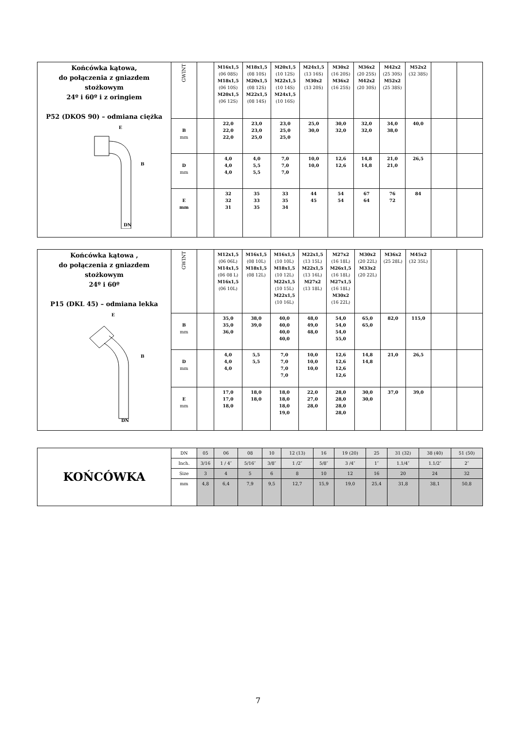| Końcówka kątowa, do połączenia z gniazdem stożkowym 24º i 60º i z oringiem P52 (DKOS 90) – odmiana ciężka E B DN | GWINT | | M16x1,5 (06 08S) M18x1,5 (06 10S) M20x1,5 (06 12S) | M18x1,5 (08 10S) M20x1,5 (08 12S) M22x1,5 (08 14S) | M20x1,5 (10 12S) M22x1,5 (10 14S) M24x1,5 (10 16S) | M24x1,5 (13 16S) M30x2 (13 20S) | M30x2 (16 20S) M36x2 (16 25S) | M36x2 (20 25S) M42x2 (20 30S) | M42x2 (25 30S) M52x2 (25 38S) | M52x2 (32 38S) | | |
| | B mm | | 22,0 22,0 22,0 | 23,0 23,0 25,0 | 23,0 25,0 25,0 | 25,0 30,0 | 30,0 32,0 | 32,0 32,0 | 34,0 38,0 | 40,0 | | |
| | D mm | | 4,0 4,0 4,0 | 4,0 5,5 5,5 | 7,0 7,0 7,0 | 10,0 10,0 | 12,6 12,6 | 14,8 14,8 | 21,0 21,0 | 26,5 | | |
| | E mm | | 32 32 31 | 35 33 35 | 33 35 34 | 44 45 | 54 54 | 67 64 | 76 72 | 84 | | |
| Końcówka kątowa , do połączenia z gniazdem stożkowym 24º i 60º P15 (DKL 45) – odmiana lekka E B DN | GWINT | | M12x1,5 (06 06L) M14x1,5 (06 08 L) M16x1,5 (06 10L) | M16x1,5 (08 10L) M18x1,5 (08 12L) | M16x1,5 (10 10L) M18x1,5 (10 12L) M22x1,5 (10 15L) M22x1,5 (10 16L) | M22x1,5 (13 15L) M22x1,5 (13 16L) M27x2 (13 18L) | M27x2 (16 18L) M26x1,5 (16 18L) M27x1,5 (16 18L) M30x2 (16 22L) | M30x2 (20 22L) M33x2 (20 22L) | M36x2 (25 28L) | M45x2 (32 35L) | | |
| | B mm | | 35,0 35,0 36,0 | 38,0 39,0 | 40,0 40,0 40,0 40,0 | 48,0 49,0 48,0 | 54,0 54,0 54,0 55,0 | 65,0 65,0 | 82,0 | 115,0 | | |
| | D mm | | 4,0 4,0 4,0 | 5,5 5,5 | 7,0 7,0 7,0 7,0 | 10,0 10,0 10,0 | 12,6 12,6 12,6 12,6 | 14,8 14,8 | 21,0 | 26,5 | | |
| | E mm | | 17,0 17,0 18,0 | 18,0 18,0 | 18,0 18,0 18,0 19,0 | 22,0 27,0 28,0 | 28,0 28,0 28,0 28,0 | 30,0 30,0 | 37,0 | 39,0 | | |
| KOŃCÓWKA | DN | 05 | 06 | 08 | 10 | 12 (13) | 16 | 19 (20) | 25 | 31 (32) | 38 (40) | 51 (50) |
| | Inch. | 3/16 | 1 / 4″ | 5/16″ | 3/8″ | 1 /2″ | 5/8″ | 3 /4″ | 1″ | 1.1/4″ | 1.1/2″ | 2″ |
| | Size | 3 | 4 | 5 | 6 | 8 | 10 | 12 | 16 | 20 | 24 | 32 |
| | mm | 4,8 | 6,4 | 7,9 | 9,5 | 12,7 | 15,9 | 19,0 | 25,4 | 31,8 | 38,1 | 50,8 |
7